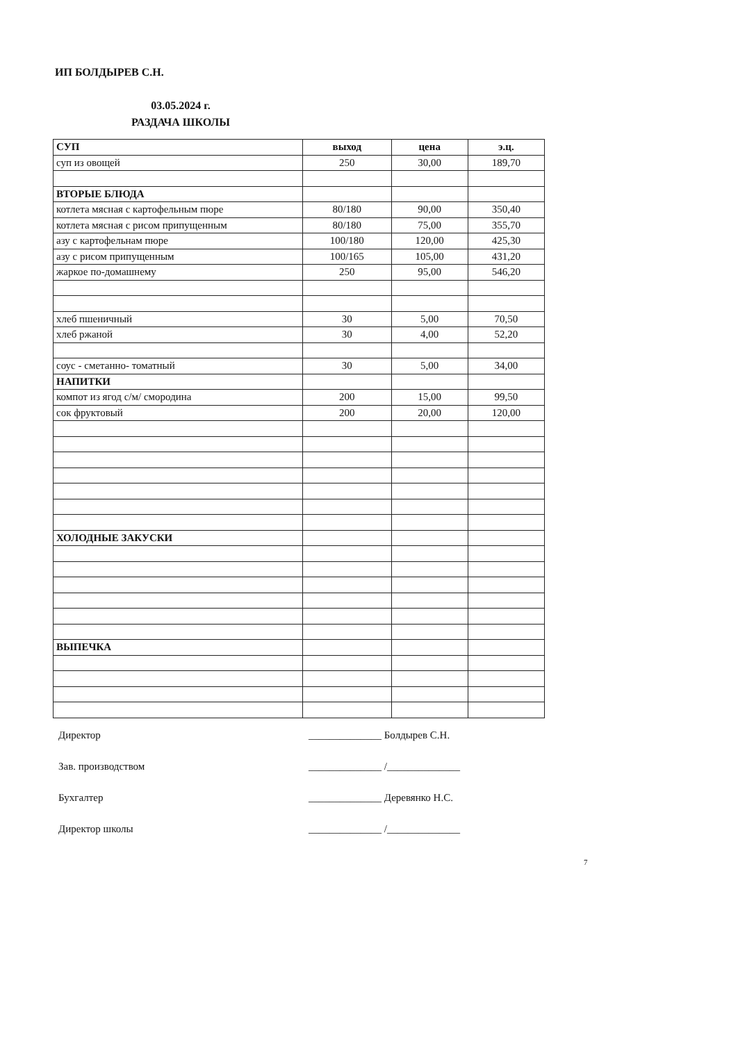ИП БОЛДЫРЕВ С.Н.
03.05.2024 г.
РАЗДАЧА ШКОЛЫ
| СУП | выход | цена | э.ц. |
| --- | --- | --- | --- |
| суп из овощей | 250 | 30,00 | 189,70 |
| ВТОРЫЕ БЛЮДА | | | |
| котлета мясная с картофельным пюре | 80/180 | 90,00 | 350,40 |
| котлета мясная с рисом припущенным | 80/180 | 75,00 | 355,70 |
| азу с картофельнам пюре | 100/180 | 120,00 | 425,30 |
| азу с рисом припущенным | 100/165 | 105,00 | 431,20 |
| жаркое по-домашнему | 250 | 95,00 | 546,20 |
| хлеб пшеничный | 30 | 5,00 | 70,50 |
| хлеб ржаной | 30 | 4,00 | 52,20 |
| соус - сметанно- томатный | 30 | 5,00 | 34,00 |
| НАПИТКИ | | | |
| компот из ягод с/м/ смородина | 200 | 15,00 | 99,50 |
| сок фруктовый | 200 | 20,00 | 120,00 |
| ХОЛОДНЫЕ ЗАКУСКИ | | | |
| ВЫПЕЧКА | | | |
Директор ______________ Болдырев С.Н.
Зав. производством ______________ /______________
Бухгалтер ______________ Деревянко Н.С.
Директор школы ______________ /______________
7